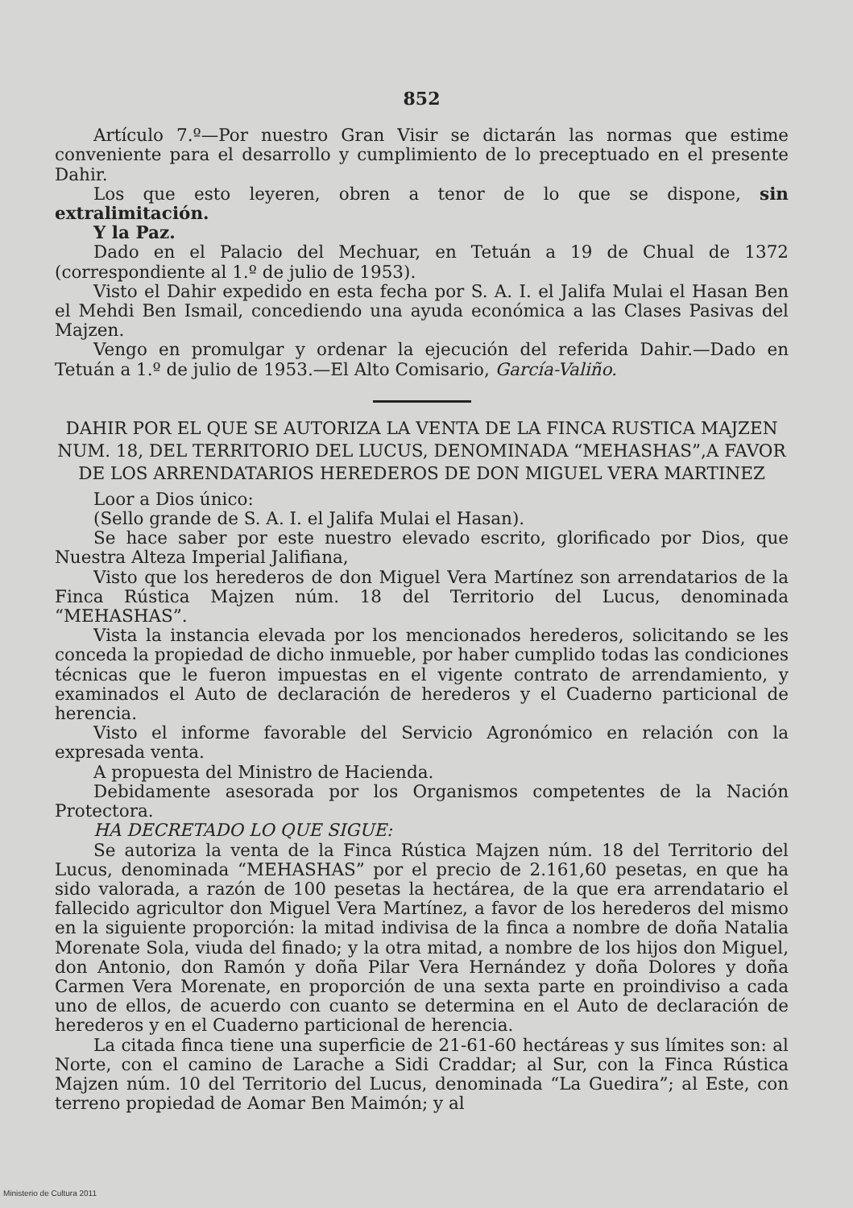852
Artículo 7.º—Por nuestro Gran Visir se dictarán las normas que estime conveniente para el desarrollo y cumplimiento de lo preceptuado en el presente Dahir.
Los que esto leyeren, obren a tenor de lo que se dispone, sin extralimitación.
Y la Paz.
Dado en el Palacio del Mechuar, en Tetuán a 19 de Chual de 1372 (correspondiente al 1.º de julio de 1953).
Visto el Dahir expedido en esta fecha por S. A. I. el Jalifa Mulai el Hasan Ben el Mehdi Ben Ismail, concediendo una ayuda económica a las Clases Pasivas del Majzen.
Vengo en promulgar y ordenar la ejecución del referida Dahir.—Dado en Tetuán a 1.º de julio de 1953.—El Alto Comisario, García-Valiño.
DAHIR POR EL QUE SE AUTORIZA LA VENTA DE LA FINCA RUSTICA MAJZEN NUM. 18, DEL TERRITORIO DEL LUCUS, DENOMINADA “MEHASHAS”,A FAVOR DE LOS ARRENDATARIOS HEREDEROS DE DON MIGUEL VERA MARTINEZ
Loor a Dios único:
(Sello grande de S. A. I. el Jalifa Mulai el Hasan).
Se hace saber por este nuestro elevado escrito, glorificado por Dios, que Nuestra Alteza Imperial Jalifiana,
Visto que los herederos de don Miguel Vera Martínez son arrendatarios de la Finca Rústica Majzen núm. 18 del Territorio del Lucus, denominada “MEHASHAS”.
Vista la instancia elevada por los mencionados herederos, solicitando se les conceda la propiedad de dicho inmueble, por haber cumplido todas las condiciones técnicas que le fueron impuestas en el vigente contrato de arrendamiento, y examinados el Auto de declaración de herederos y el Cuaderno particional de herencia.
Visto el informe favorable del Servicio Agronómico en relación con la expresada venta.
A propuesta del Ministro de Hacienda.
Debidamente asesorada por los Organismos competentes de la Nación Protectora.
HA DECRETADO LO QUE SIGUE:
Se autoriza la venta de la Finca Rústica Majzen núm. 18 del Territorio del Lucus, denominada “MEHASHAS” por el precio de 2.161,60 pesetas, en que ha sido valorada, a razón de 100 pesetas la hectárea, de la que era arrendatario el fallecido agricultor don Miguel Vera Martínez, a favor de los herederos del mismo en la siguiente proporción: la mitad indivisa de la finca a nombre de doña Natalia Morenate Sola, viuda del finado; y la otra mitad, a nombre de los hijos don Miguel, don Antonio, don Ramón y doña Pilar Vera Hernández y doña Dolores y doña Carmen Vera Morenate, en proporción de una sexta parte en proindiviso a cada uno de ellos, de acuerdo con cuanto se determina en el Auto de declaración de herederos y en el Cuaderno particional de herencia.
La citada finca tiene una superficie de 21-61-60 hectáreas y sus límites son: al Norte, con el camino de Larache a Sidi Craddar; al Sur, con la Finca Rústica Majzen núm. 10 del Territorio del Lucus, denominada “La Guedira”; al Este, con terreno propiedad de Aomar Ben Maimón; y al
Ministerio de Cultura 2011